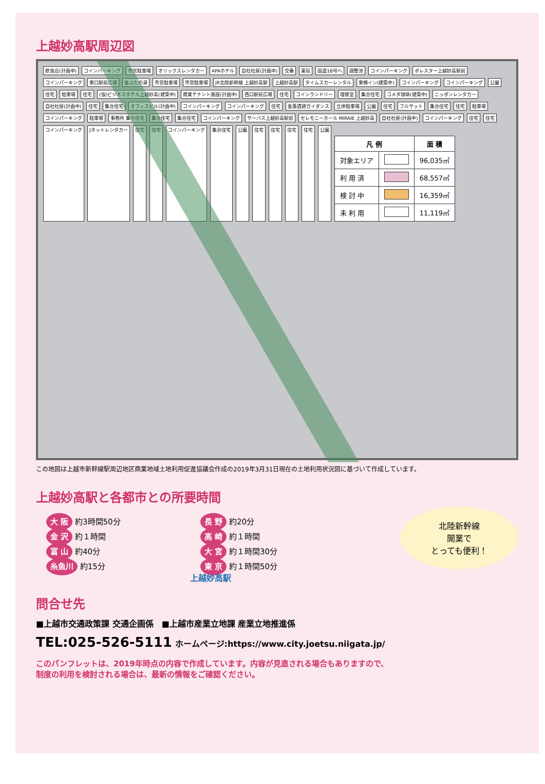上越妙高駅周辺図
飲食店(計画中) コインパーキング 市営駐車場 オリックスレンタカー APAホテル 自社社屋(計画中) 交番 薬局 国道18号へ 調整池 コインパーキング ポレスター上越妙高駅前 コインパーキング 東口駅前広場 釜ぶたの湯 市営駐車場 市営駐車場 JR北陸新幹線 上越妙高駅 上越妙高駅 タイムスカーレンタル 東横イン(建築中) コインパーキング コインパーキング 公園 住宅 駐車場 住宅 (仮)ビジネスホテル上越妙高(建築中) 商業テナント施設(計画中) 西口駅前広場 住宅 コインランドリー 理容室 集合住宅 コメダ珈琲(建築中) ニッポンレンタカー 自社社屋(計画中) 住宅 集合住宅 オフィスビル(計画中) コインパーキング コインパーキング 住宅 釜蓋遺跡ガイダンス 立体駐車場 公園 住宅 フルサット 集合住宅 住宅 駐車場 コインパーキング 駐車場 事務所 集合住宅 集合住宅 集合住宅 コインパーキング サーバス上越妙高駅前 セレモニーホール MIRAIE 上越妙高 自社社屋(計画中) コインパーキング 住宅 住宅 コインパーキング Jネットレンタカー 住宅 住宅 コインパーキング 集合住宅 公園 住宅 住宅 住宅 住宅 公園
| 凡 例 | | 面 積 |
| --- | --- | --- |
| 対象エリア | | 96,035㎡ |
| 利 用 済 | | 68,557㎡ |
| 検 討 中 | | 16,359㎡ |
| 未 利 用 | | 11,119㎡ |
この地図は上越市新幹線駅周辺地区商業地域土地利用促進協議会作成の2019年3月31日現在の土地利用状況図に基づいて作成しています。
上越妙高駅と各都市との所要時間
大 阪 約3時間50分
長 野 約20分
金 沢 約１時間
高 崎 約１時間
富 山 約40分
大 宮 約１時間30分
糸魚川 約15分
東 京 約１時間50分
上越妙高駅
北陸新幹線
開業で
とっても便利！
問合せ先
■上越市交通政策課 交通企画係　■上越市産業立地課 産業立地推進係
TEL:025-526-5111 ホームページ:https://www.city.joetsu.niigata.jp/
このパンフレットは、2019年時点の内容で作成しています。内容が見直される場合もありますので、
制度の利用を検討される場合は、最新の情報をご確認ください。